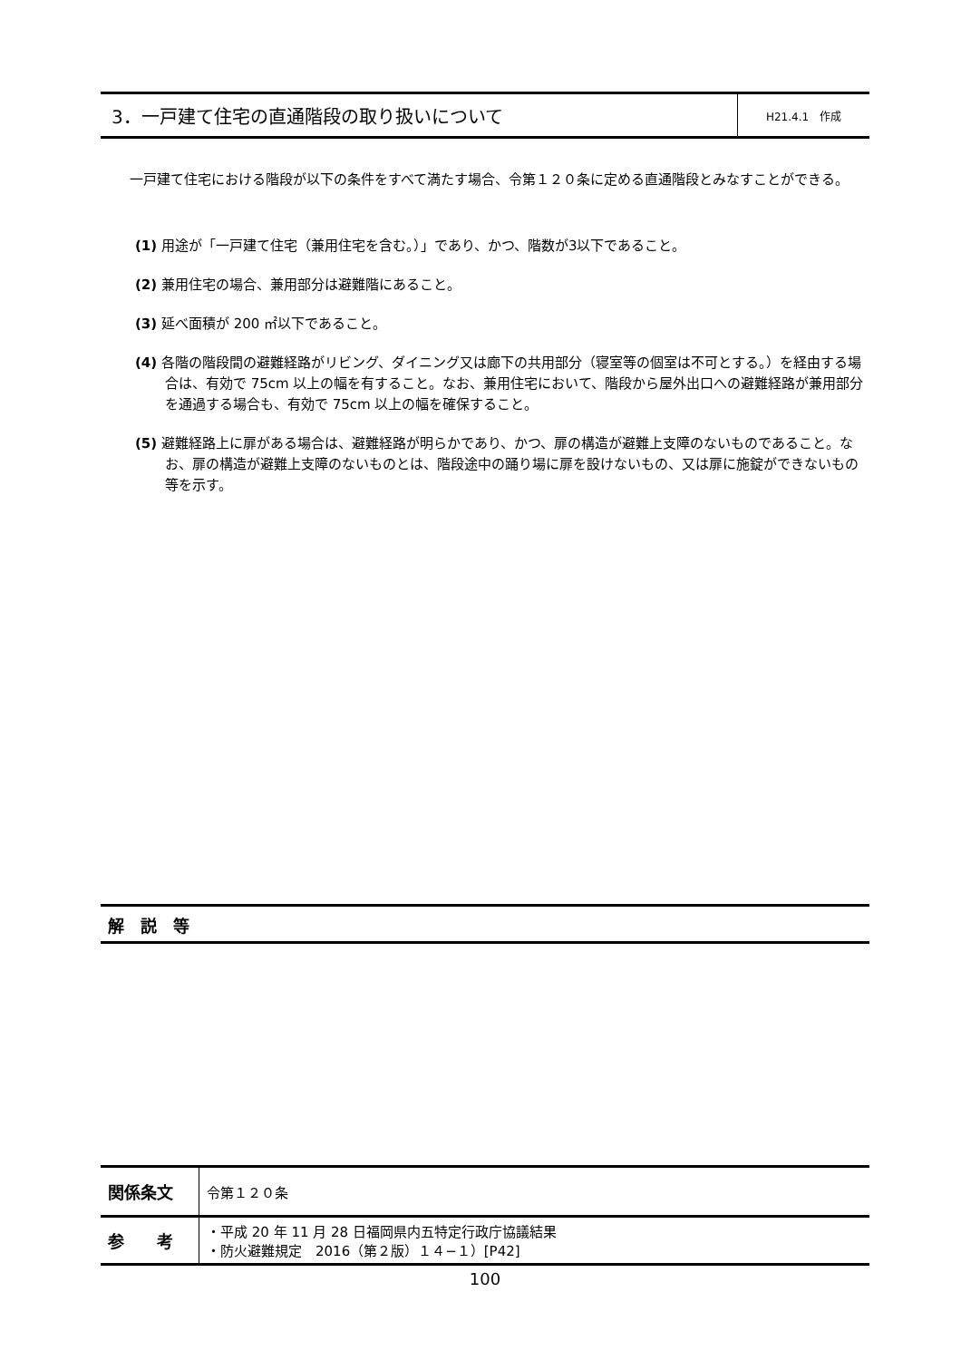3．一戸建て住宅の直通階段の取り扱いについて
H21.4.1　作成
一戸建て住宅における階段が以下の条件をすべて満たす場合、令第１２０条に定める直通階段とみなすことができる。
(1) 用途が「一戸建て住宅（兼用住宅を含む。）」であり、かつ、階数が3以下であること。
(2) 兼用住宅の場合、兼用部分は避難階にあること。
(3) 延べ面積が 200 ㎡以下であること。
(4) 各階の階段間の避難経路がリビング、ダイニング又は廊下の共用部分（寝室等の個室は不可とする。）を経由する場合は、有効で 75cm 以上の幅を有すること。なお、兼用住宅において、階段から屋外出口への避難経路が兼用部分を通過する場合も、有効で 75cm 以上の幅を確保すること。
(5) 避難経路上に扉がある場合は、避難経路が明らかであり、かつ、扉の構造が避難上支障のないものであること。なお、扉の構造が避難上支障のないものとは、階段途中の踊り場に扉を設けないもの、又は扉に施錠ができないもの等を示す。
解　説　等
| 関係条文 | 令第１２０条 |
| 参 考 | ・平成 20 年 11 月 28 日福岡県内五特定行政庁協議結果 ・防火避難規定 2016（第２版）１４−１）[P42] |
100